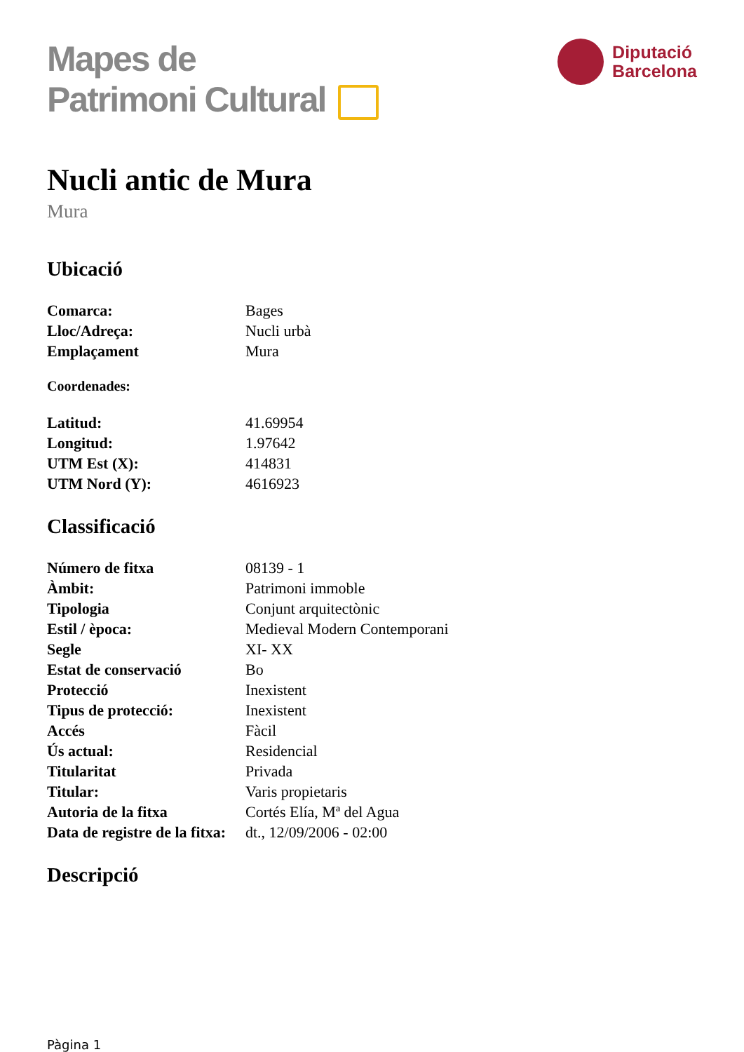Mapes de
Patrimoni Cultural
Diputació
Barcelona
Nucli antic de Mura
Mura
Ubicació
| Comarca: | Bages |
| Lloc/Adreça: | Nucli urbà |
| Emplaçament | Mura |
Coordenades:
| Latitud: | 41.69954 |
| Longitud: | 1.97642 |
| UTM Est (X): | 414831 |
| UTM Nord (Y): | 4616923 |
Classificació
| Número de fitxa | 08139 - 1 |
| Àmbit: | Patrimoni immoble |
| Tipologia | Conjunt arquitectònic |
| Estil / època: | Medieval Modern Contemporani |
| Segle | XI- XX |
| Estat de conservació | Bo |
| Protecció | Inexistent |
| Tipus de protecció: | Inexistent |
| Accés | Fàcil |
| Ús actual: | Residencial |
| Titularitat | Privada |
| Titular: | Varis propietaris |
| Autoria de la fitxa | Cortés Elía, Mª del Agua |
| Data de registre de la fitxa: | dt., 12/09/2006 - 02:00 |
Descripció
Pàgina 1